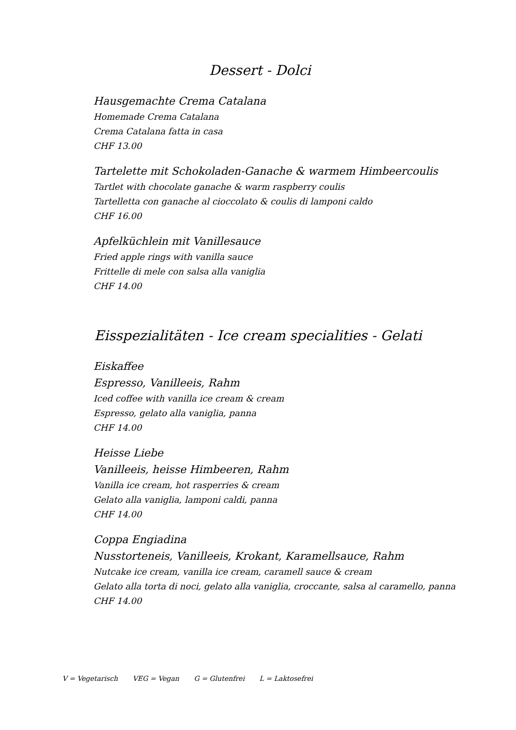Dessert - Dolci
Hausgemachte Crema Catalana
Homemade Crema Catalana
Crema Catalana fatta in casa
CHF 13.00
Tartelette mit Schokoladen-Ganache & warmem Himbeercoulis
Tartlet with chocolate ganache & warm raspberry coulis
Tartelletta con ganache al cioccolato & coulis di lamponi caldo
CHF 16.00
Apfelküchlein mit Vanillesauce
Fried apple rings with vanilla sauce
Frittelle di mele con salsa alla vaniglia
CHF 14.00
Eisspezialitäten - Ice cream specialities - Gelati
Eiskaffee
Espresso, Vanilleeis, Rahm
Iced coffee with vanilla ice cream & cream
Espresso, gelato alla vaniglia, panna
CHF 14.00
Heisse Liebe
Vanilleeis, heisse Himbeeren, Rahm
Vanilla ice cream, hot rasperries & cream
Gelato alla vaniglia, lamponi caldi, panna
CHF 14.00
Coppa Engiadina
Nusstorteneis, Vanilleeis, Krokant, Karamellsauce, Rahm
Nutcake ice cream, vanilla ice cream, caramell sauce & cream
Gelato alla torta di noci, gelato alla vaniglia, croccante, salsa al caramello, panna
CHF 14.00
V = Vegetarisch VEG = Vegan G = Glutenfrei L = Laktosefrei